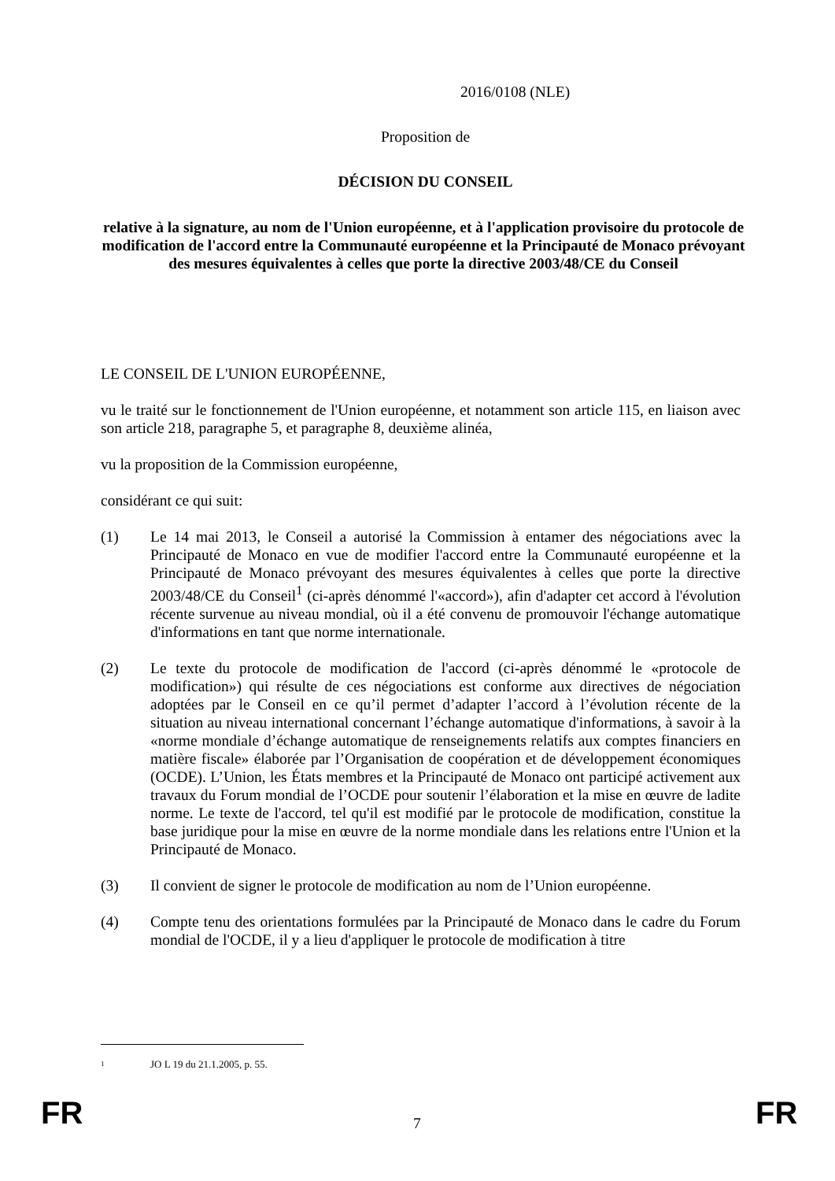2016/0108 (NLE)
Proposition de
DÉCISION DU CONSEIL
relative à la signature, au nom de l'Union européenne, et à l'application provisoire du protocole de modification de l'accord entre la Communauté européenne et la Principauté de Monaco prévoyant des mesures équivalentes à celles que porte la directive 2003/48/CE du Conseil
LE CONSEIL DE L'UNION EUROPÉENNE,
vu le traité sur le fonctionnement de l'Union européenne, et notamment son article 115, en liaison avec son article 218, paragraphe 5, et paragraphe 8, deuxième alinéa,
vu la proposition de la Commission européenne,
considérant ce qui suit:
(1) Le 14 mai 2013, le Conseil a autorisé la Commission à entamer des négociations avec la Principauté de Monaco en vue de modifier l'accord entre la Communauté européenne et la Principauté de Monaco prévoyant des mesures équivalentes à celles que porte la directive 2003/48/CE du Conseil<sup>1</sup> (ci-après dénommé l'«accord»), afin d'adapter cet accord à l'évolution récente survenue au niveau mondial, où il a été convenu de promouvoir l'échange automatique d'informations en tant que norme internationale.
(2) Le texte du protocole de modification de l'accord (ci-après dénommé le «protocole de modification») qui résulte de ces négociations est conforme aux directives de négociation adoptées par le Conseil en ce qu’il permet d’adapter l’accord à l’évolution récente de la situation au niveau international concernant l’échange automatique d'informations, à savoir à la «norme mondiale d’échange automatique de renseignements relatifs aux comptes financiers en matière fiscale» élaborée par l’Organisation de coopération et de développement économiques (OCDE). L’Union, les États membres et la Principauté de Monaco ont participé activement aux travaux du Forum mondial de l’OCDE pour soutenir l’élaboration et la mise en œuvre de ladite norme. Le texte de l'accord, tel qu'il est modifié par le protocole de modification, constitue la base juridique pour la mise en œuvre de la norme mondiale dans les relations entre l'Union et la Principauté de Monaco.
(3) Il convient de signer le protocole de modification au nom de l’Union européenne.
(4) Compte tenu des orientations formulées par la Principauté de Monaco dans le cadre du Forum mondial de l'OCDE, il y a lieu d'appliquer le protocole de modification à titre
<sup>1</sup> JO L 19 du 21.1.2005, p. 55.
FR 7 FR